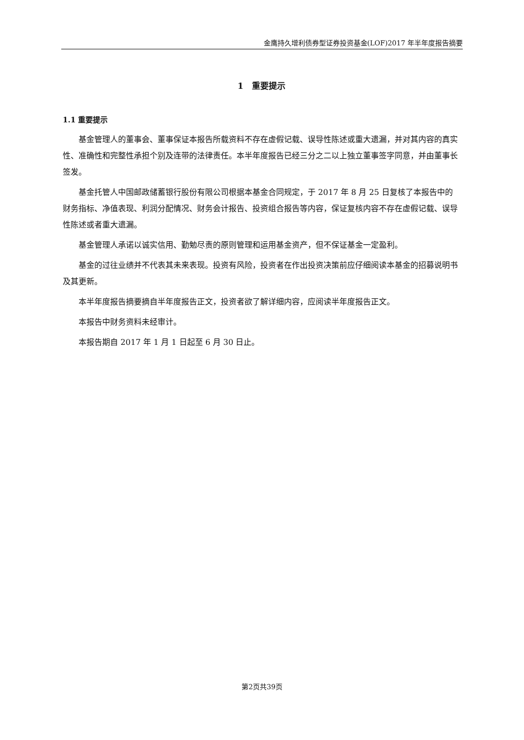金鹰持久增利债券型证券投资基金(LOF)2017 年半年度报告摘要
1　重要提示
1.1 重要提示
基金管理人的董事会、董事保证本报告所载资料不存在虚假记载、误导性陈述或重大遗漏，并对其内容的真实性、准确性和完整性承担个别及连带的法律责任。本半年度报告已经三分之二以上独立董事签字同意，并由董事长签发。
基金托管人中国邮政储蓄银行股份有限公司根据本基金合同规定，于 2017 年 8 月 25 日复核了本报告中的财务指标、净值表现、利润分配情况、财务会计报告、投资组合报告等内容，保证复核内容不存在虚假记载、误导性陈述或者重大遗漏。
基金管理人承诺以诚实信用、勤勉尽责的原则管理和运用基金资产，但不保证基金一定盈利。
基金的过往业绩并不代表其未来表现。投资有风险，投资者在作出投资决策前应仔细阅读本基金的招募说明书及其更新。
本半年度报告摘要摘自半年度报告正文，投资者欲了解详细内容，应阅读半年度报告正文。
本报告中财务资料未经审计。
本报告期自 2017 年 1 月 1 日起至 6 月 30 日止。
第2页共39页